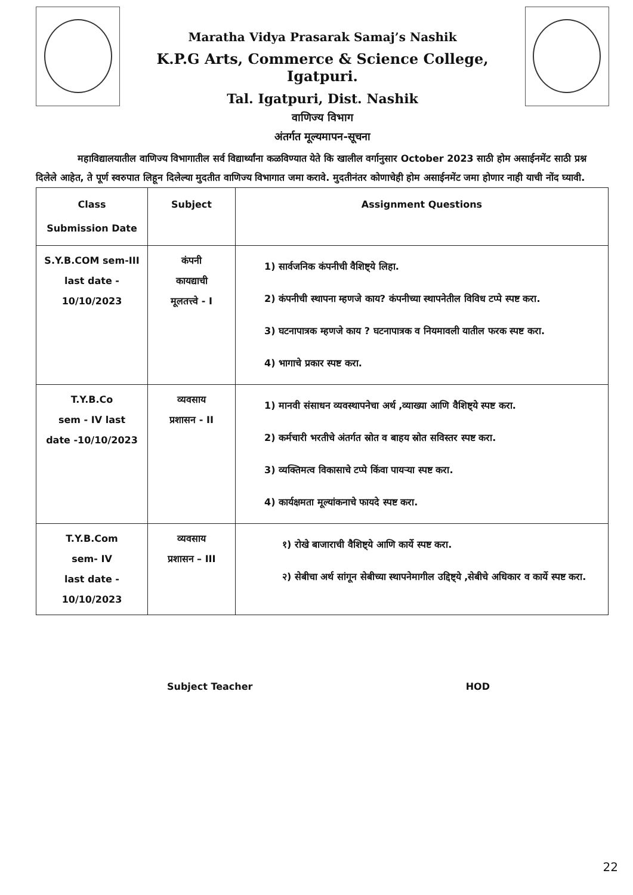Maratha Vidya Prasarak Samaj’s Nashik
K.P.G Arts, Commerce & Science College, Igatpuri.
Tal. Igatpuri, Dist. Nashik
वाणिज्य विभाग
अंतर्गत मूल्यमापन-सूचना
महाविद्यालयातील वाणिज्य विभागातील सर्व विद्यार्थ्यांना कळविण्यात येते कि खालील वर्गानुसार October 2023 साठी होम असाईनमेंट साठी प्रश्न दिलेले आहेत, ते पूर्ण स्वरुपात लिहून दिलेल्या मुदतीत वाणिज्य विभागात जमा करावे. मुदतीनंतर कोणाचेही होम असाईनमेंट जमा होणार नाही याची नोंद घ्यावी.
| Class Submission Date | Subject | Assignment Questions |
| --- | --- | --- |
| S.Y.B.COM sem-III last date - 10/10/2023 | कंपनी कायद्याची मूलतत्त्वे - I | 1) सार्वजनिक कंपनीची वैशिष्ट्ये लिहा. 2) कंपनीची स्थापना म्हणजे काय? कंपनीच्या स्थापनेतील विविध टप्पे स्पष्ट करा. 3) घटनापात्रक म्हणजे काय ? घटनापात्रक व नियमावली यातील फरक स्पष्ट करा. 4) भागाचे प्रकार स्पष्ट करा. |
| T.Y.B.Co sem - IV last date -10/10/2023 | व्यवसाय प्रशासन - II | 1) मानवी संसाधन व्यवस्थापनेचा अर्थ ,व्याख्या आणि वैशिष्ट्ये स्पष्ट करा. 2) कर्मचारी भरतीचे अंतर्गत स्रोत व बाहय स्रोत सविस्तर स्पष्ट करा. 3) व्यक्तिमत्व विकासाचे टप्पे किंवा पायऱ्या स्पष्ट करा. 4) कार्यक्षमता मूल्यांकनाचे फायदे स्पष्ट करा. |
| T.Y.B.Com sem- IV last date - 10/10/2023 | व्यवसाय प्रशासन – III | १) रोखे बाजाराची वैशिष्ट्ये आणि कार्ये स्पष्ट करा. २) सेबीचा अर्थ सांगून सेबीच्या स्थापनेमागील उद्दिष्ट्ये ,सेबीचे अधिकार व कार्ये स्पष्ट करा. |
Subject Teacher HOD
22